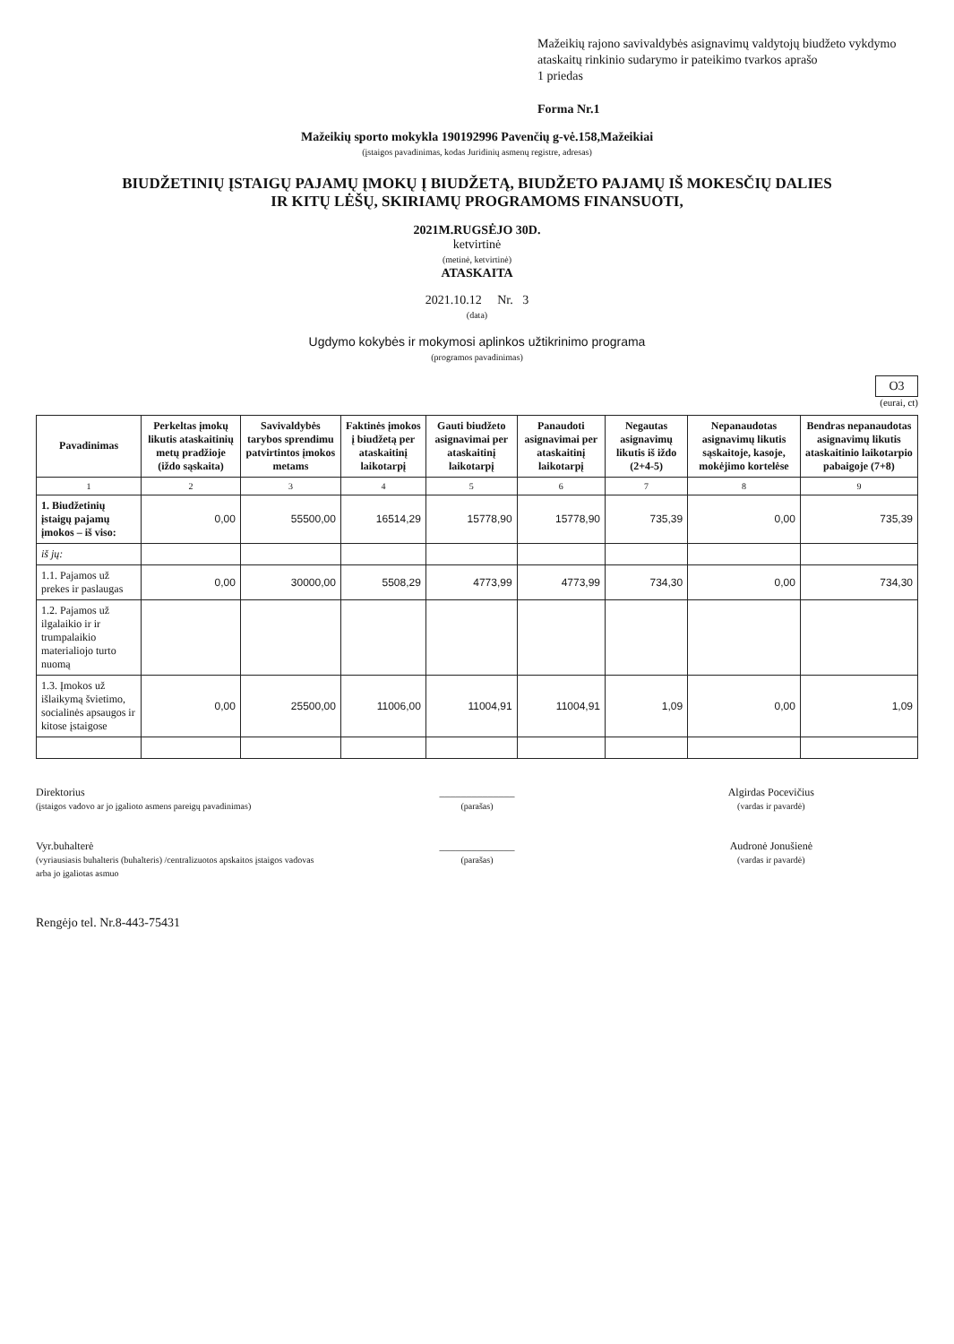Mažeikių rajono savivaldybės asignavimų valdytojų biudžeto vykdymo ataskaitų rinkinio sudarymo ir pateikimo tvarkos aprašo
1 priedas
Forma Nr.1
Mažeikių sporto mokykla 190192996 Pavenčių g-vė.158,Mažeikiai
(įstaigos pavadinimas, kodas Juridinių asmenų registre, adresas)
BIUDŽETINIŲ ĮSTAIGŲ PAJAMŲ ĮMOKŲ Į BIUDŽETĄ, BIUDŽETO PAJAMŲ IŠ MOKESČIŲ DALIES
IR KITŲ LĖŠŲ, SKIRIAMŲ PROGRAMOMS FINANSUOTI,
2021M.RUGSĖJO 30D.
ketvirtinė
(metinė, ketvirtinė)
ATASKAITA
2021.10.12 Nr. 3
(data)
Ugdymo kokybės ir mokymosi aplinkos užtikrinimo programa
(programos pavadinimas)
O3
(eurai, ct)
| Pavadinimas | Perkeltas įmokų likutis ataskaitinių metų pradžioje (iždo sąskaita) | Savivaldybės tarybos sprendimu patvirtintos įmokos metams | Faktinės įmokos į biudžetą per ataskaitinį laikotarpį | Gauti biudžeto asignavimai per ataskaitinį laikotarpį | Panaudoti asignavimai per ataskaitinį laikotarpį | Negautas asignavimų likutis iš iždo (2+4-5) | Nepanaudotas asignavimų likutis sąskaitoje, kasoje, mokėjimo kortelėse | Bendras nepanaudotas asignavimų likutis ataskaitinio laikotarpio pabaigoje (7+8) |
| --- | --- | --- | --- | --- | --- | --- | --- | --- |
| 1 | 2 | 3 | 4 | 5 | 6 | 7 | 8 | 9 |
| 1. Biudžetinių įstaigų pajamų įmokos – iš viso: | 0,00 | 55500,00 | 16514,29 | 15778,90 | 15778,90 | 735,39 | 0,00 | 735,39 |
| iš jų: | | | | | | | | |
| 1.1. Pajamos už prekes ir paslaugas | 0,00 | 30000,00 | 5508,29 | 4773,99 | 4773,99 | 734,30 | 0,00 | 734,30 |
| 1.2. Pajamos už ilgalaikio ir ir trumpalaikio materialiojo turto nuomą | | | | | | | | |
| 1.3. Įmokos už išlaikymą švietimo, socialinės apsaugos ir kitose įstaigose | 0,00 | 25500,00 | 11006,00 | 11004,91 | 11004,91 | 1,09 | 0,00 | 1,09 |
Direktorius
(įstaigos vadovo ar jo įgalioto asmens pareigų pavadinimas)
______________
(parašas)
Algirdas Pocevičius
(vardas ir pavardė)
Vyr.buhalterė
(vyriausiasis buhalteris (buhalteris) /centralizuotos apskaitos įstaigos vadovas arba jo įgaliotas asmuo
______________
(parašas)
Audronė Jonušienė
(vardas ir pavardė)
Rengėjo tel. Nr.8-443-75431